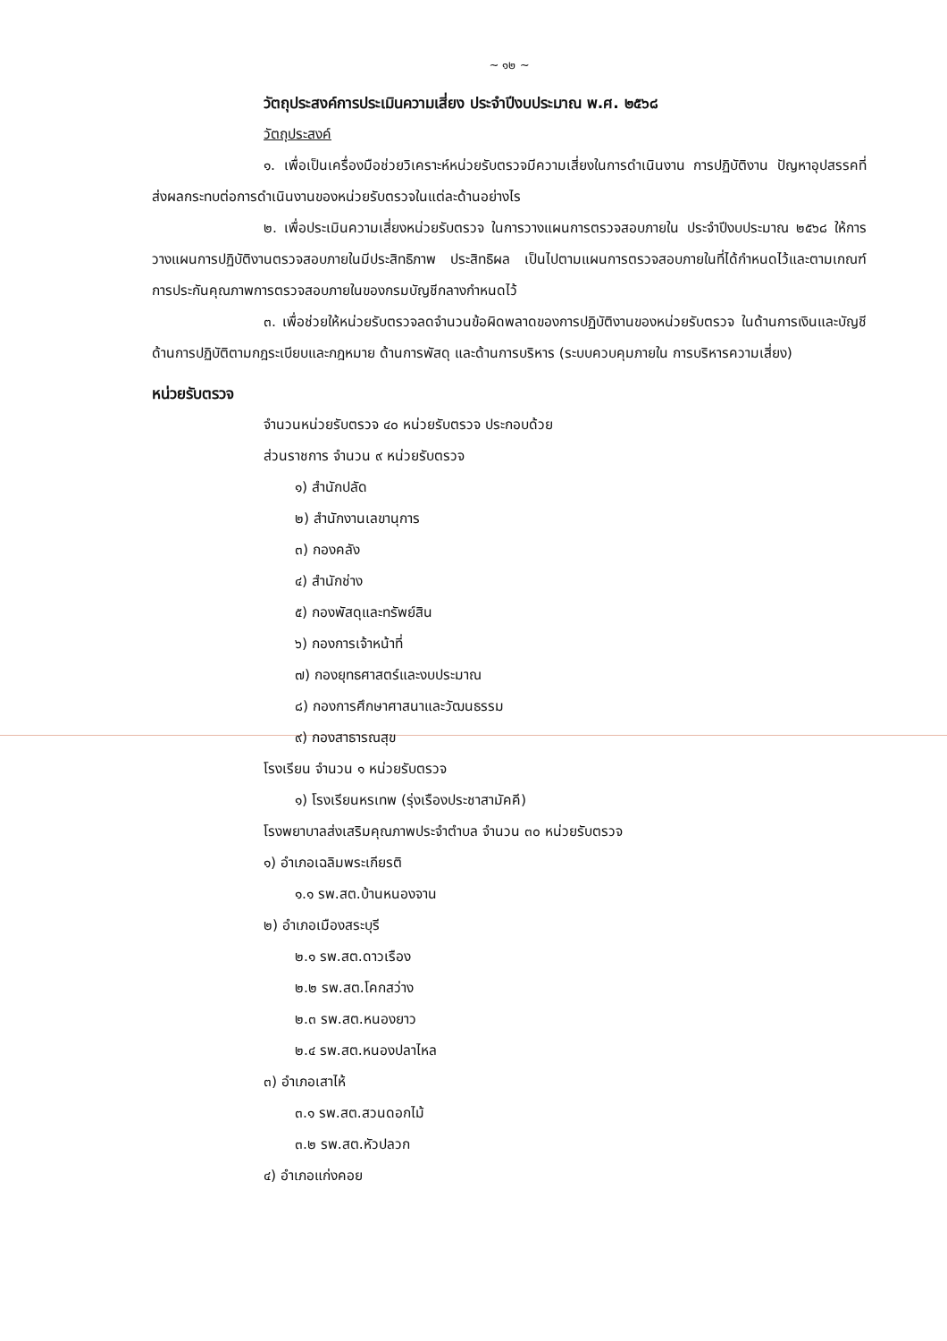~ ๑๒ ~
วัตถุประสงค์การประเมินความเสี่ยง ประจำปีงบประมาณ พ.ศ. ๒๕๖๘
วัตถุประสงค์
๑. เพื่อเป็นเครื่องมือช่วยวิเคราะห์หน่วยรับตรวจมีความเสี่ยงในการดำเนินงาน การปฏิบัติงาน ปัญหาอุปสรรคที่ส่งผลกระทบต่อการดำเนินงานของหน่วยรับตรวจในแต่ละด้านอย่างไร
๒. เพื่อประเมินความเสี่ยงหน่วยรับตรวจ ในการวางแผนการตรวจสอบภายใน ประจำปีงบประมาณ ๒๕๖๘ ให้การวางแผนการปฏิบัติงานตรวจสอบภายในมีประสิทธิภาพ ประสิทธิผล เป็นไปตามแผนการตรวจสอบภายในที่ได้กำหนดไว้และตามเกณฑ์การประกันคุณภาพการตรวจสอบภายในของกรมบัญชีกลางกำหนดไว้
๓. เพื่อช่วยให้หน่วยรับตรวจลดจำนวนข้อผิดพลาดของการปฏิบัติงานของหน่วยรับตรวจ ในด้านการเงินและบัญชี ด้านการปฏิบัติตามกฎระเบียบและกฎหมาย ด้านการพัสดุ และด้านการบริหาร (ระบบควบคุมภายใน การบริหารความเสี่ยง)
หน่วยรับตรวจ
จำนวนหน่วยรับตรวจ ๔๐ หน่วยรับตรวจ ประกอบด้วย
ส่วนราชการ จำนวน ๙ หน่วยรับตรวจ
๑) สำนักปลัด
๒) สำนักงานเลขานุการ
๓) กองคลัง
๔) สำนักช่าง
๕) กองพัสดุและทรัพย์สิน
๖) กองการเจ้าหน้าที่
๗) กองยุทธศาสตร์และงบประมาณ
๘) กองการศึกษาศาสนาและวัฒนธรรม
๙) กองสาธารณสุข
โรงเรียน จำนวน ๑ หน่วยรับตรวจ
๑) โรงเรียนหรเทพ (รุ่งเรืองประชาสามัคคี)
โรงพยาบาลส่งเสริมคุณภาพประจำตำบล จำนวน ๓๐ หน่วยรับตรวจ
๑) อำเภอเฉลิมพระเกียรติ
๑.๑ รพ.สต.บ้านหนองจาน
๒) อำเภอเมืองสระบุรี
๒.๑ รพ.สต.ดาวเรือง
๒.๒ รพ.สต.โคกสว่าง
๒.๓ รพ.สต.หนองยาว
๒.๔ รพ.สต.หนองปลาไหล
๓) อำเภอเสาไห้
๓.๑ รพ.สต.สวนดอกไม้
๓.๒ รพ.สต.หัวปลวก
๔) อำเภอแก่งคอย